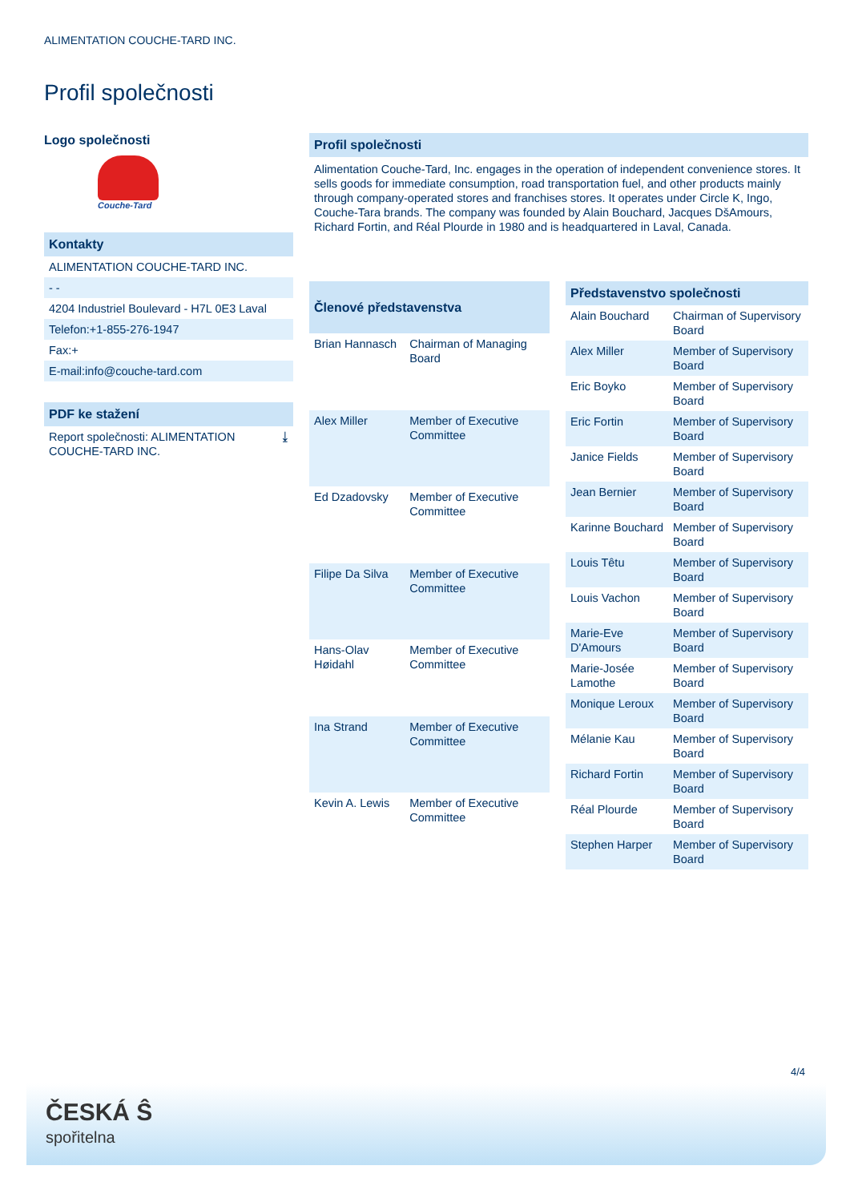ALIMENTATION COUCHE-TARD INC.
Profil společnosti
Logo společnosti
Couche-Tard
Kontakty
ALIMENTATION COUCHE-TARD INC.
- -
4204 Industriel Boulevard - H7L 0E3 Laval
Telefon:+1-855-276-1947
Fax:+
E-mail:info@couche-tard.com
PDF ke stažení
Report společnosti: ALIMENTATION COUCHE-TARD INC. ⤓
Profil společnosti
Alimentation Couche-Tard, Inc. engages in the operation of independent convenience stores. It sells goods for immediate consumption, road transportation fuel, and other products mainly through company-operated stores and franchises stores. It operates under Circle K, Ingo, Couche-Tara brands. The company was founded by Alain Bouchard, Jacques DšAmours, Richard Fortin, and Réal Plourde in 1980 and is headquartered in Laval, Canada.
| Členové představenstva | |
| --- | --- |
| Brian Hannasch | Chairman of Managing Board |
| Alex Miller | Member of Executive Committee |
| Ed Dzadovsky | Member of Executive Committee |
| Filipe Da Silva | Member of Executive Committee |
| Hans-Olav Høidahl | Member of Executive Committee |
| Ina Strand | Member of Executive Committee |
| Kevin A. Lewis | Member of Executive Committee |
| Představenstvo společnosti | |
| --- | --- |
| Alain Bouchard | Chairman of Supervisory Board |
| Alex Miller | Member of Supervisory Board |
| Eric Boyko | Member of Supervisory Board |
| Eric Fortin | Member of Supervisory Board |
| Janice Fields | Member of Supervisory Board |
| Jean Bernier | Member of Supervisory Board |
| Karinne Bouchard | Member of Supervisory Board |
| Louis Têtu | Member of Supervisory Board |
| Louis Vachon | Member of Supervisory Board |
| Marie-Eve D'Amours | Member of Supervisory Board |
| Marie-Josée Lamothe | Member of Supervisory Board |
| Monique Leroux | Member of Supervisory Board |
| Mélanie Kau | Member of Supervisory Board |
| Richard Fortin | Member of Supervisory Board |
| Réal Plourde | Member of Supervisory Board |
| Stephen Harper | Member of Supervisory Board |
4/4
ČESKÁ Ŝ
spořitelna